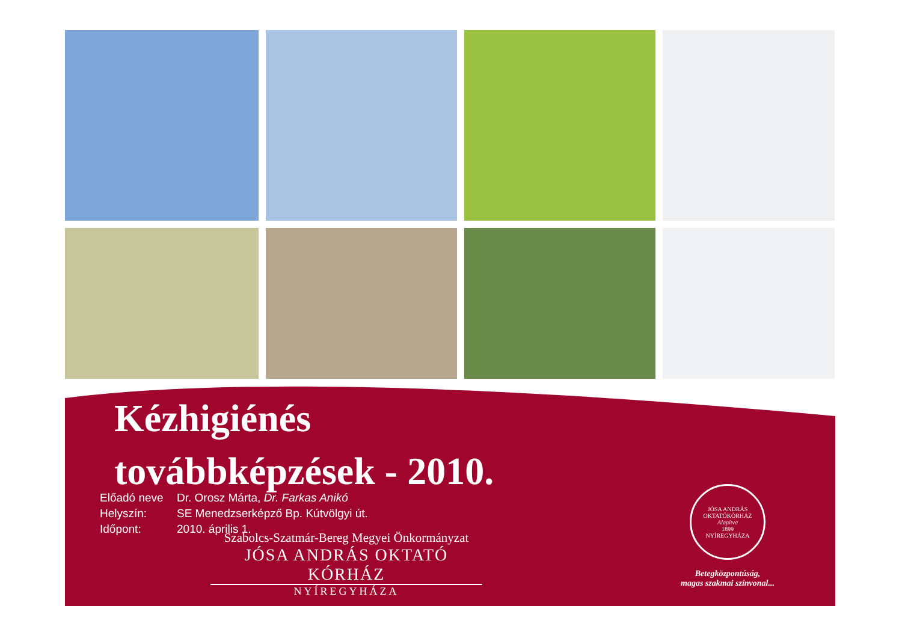Kézhigiénés
továbbképzések - 2010.
Előadó neve Dr. Orosz Márta, Dr. Farkas Anikó
Helyszín: SE Menedzserképző Bp. Kútvölgyi út.
Időpont: 2010. április 1.
Szabolcs-Szatmár-Bereg Megyei Önkormányzat
JÓSA ANDRÁS OKTATÓ KÓRHÁZ
NYÍREGYHÁZA
JÓSA ANDRÁS OKTATÓKÓRHÁZ
Alapítva
1899
NYÍREGYHÁZA
Betegközpontúság,
magas szakmai színvonal...